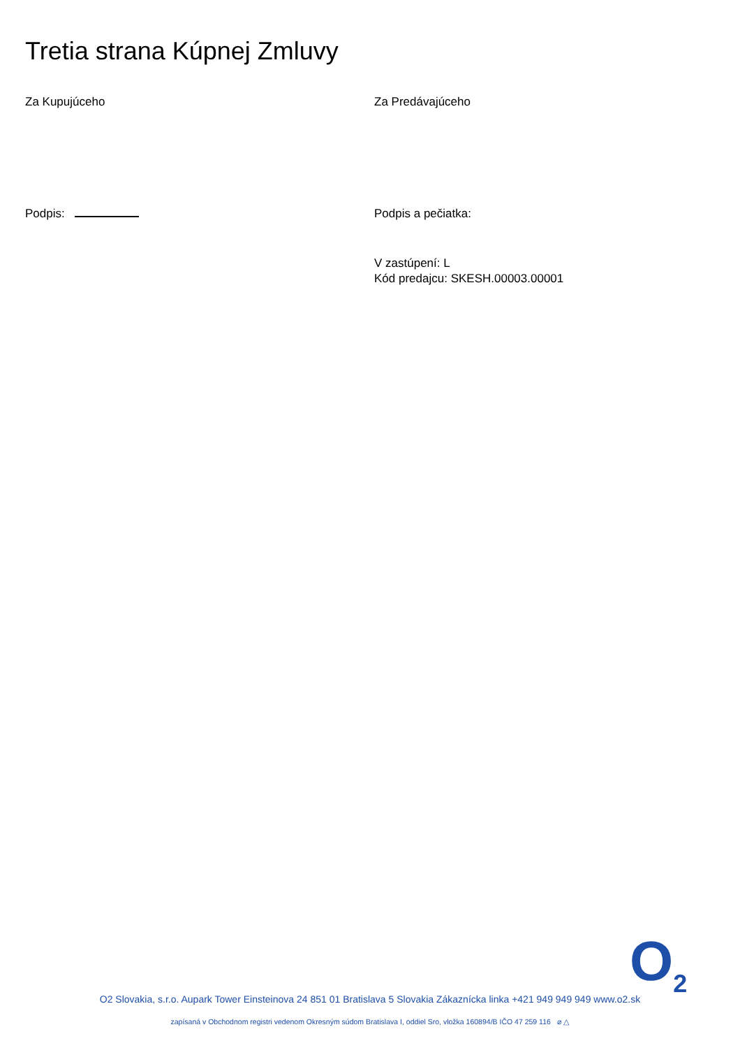Tretia strana Kúpnej Zmluvy
Za Kupujúceho
Podpis:
Za Predávajúceho
Podpis a pečiatka:
V zastúpení: L
Kód predajcu: SKESH.00003.00001
O<sub>2</sub>
O2 Slovakia, s.r.o. Aupark Tower Einsteinova 24 851 01 Bratislava 5 Slovakia Zákaznícka linka +421 949 949 949 www.o2.sk
zapísaná v Obchodnom registri vedenom Okresným súdom Bratislava I, oddiel Sro, vložka 160894/B IČO 47 259 116 ⌀ △